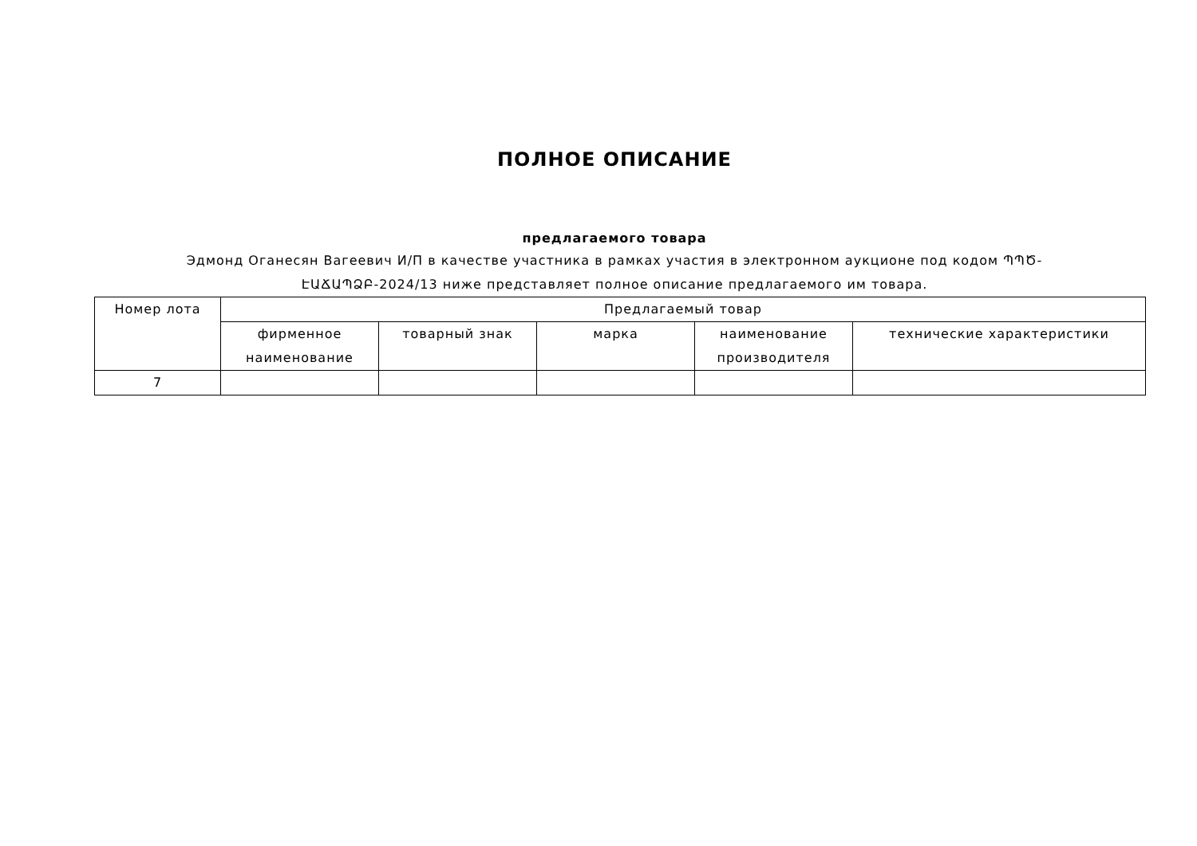ПОЛНОЕ ОПИСАНИЕ
предлагаемого товара
Эдмонд Оганесян Вагеевич И/П в качестве участника в рамках участия в электронном аукционе под кодом ՊՊԾ-ԷԱՃԱՊՁԲ-2024/13 ниже представляет полное описание предлагаемого им товара.
| Номер лота | Предлагаемый товар | | | | |
| --- | --- | --- | --- | --- | --- |
| | фирменное наименование | товарный знак | марка | наименование производителя | технические характеристики |
| 7 | | | | | |